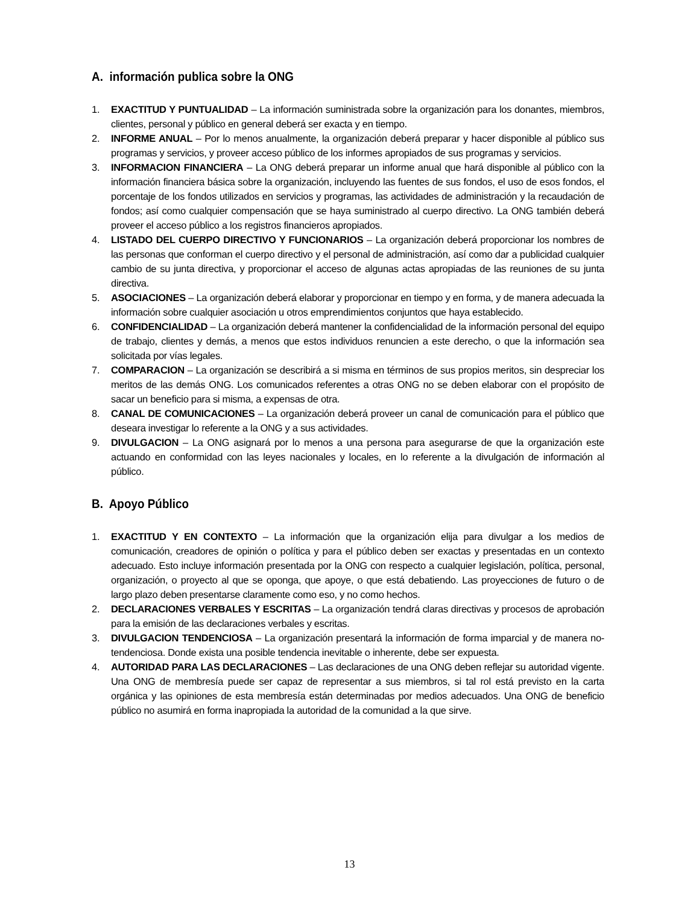A. información publica sobre la ONG
1. EXACTITUD Y PUNTUALIDAD – La información suministrada sobre la organización para los donantes, miembros, clientes, personal y público en general deberá ser exacta y en tiempo.
2. INFORME ANUAL – Por lo menos anualmente, la organización deberá preparar y hacer disponible al público sus programas y servicios, y proveer acceso público de los informes apropiados de sus programas y servicios.
3. INFORMACION FINANCIERA – La ONG deberá preparar un informe anual que hará disponible al público con la información financiera básica sobre la organización, incluyendo las fuentes de sus fondos, el uso de esos fondos, el porcentaje de los fondos utilizados en servicios y programas, las actividades de administración y la recaudación de fondos; así como cualquier compensación que se haya suministrado al cuerpo directivo. La ONG también deberá proveer el acceso público a los registros financieros apropiados.
4. LISTADO DEL CUERPO DIRECTIVO Y FUNCIONARIOS – La organización deberá proporcionar los nombres de las personas que conforman el cuerpo directivo y el personal de administración, así como dar a publicidad cualquier cambio de su junta directiva, y proporcionar el acceso de algunas actas apropiadas de las reuniones de su junta directiva.
5. ASOCIACIONES – La organización deberá elaborar y proporcionar en tiempo y en forma, y de manera adecuada la información sobre cualquier asociación u otros emprendimientos conjuntos que haya establecido.
6. CONFIDENCIALIDAD – La organización deberá mantener la confidencialidad de la información personal del equipo de trabajo, clientes y demás, a menos que estos individuos renuncien a este derecho, o que la información sea solicitada por vías legales.
7. COMPARACION – La organización se describirá a si misma en términos de sus propios meritos, sin despreciar los meritos de las demás ONG. Los comunicados referentes a otras ONG no se deben elaborar con el propósito de sacar un beneficio para si misma, a expensas de otra.
8. CANAL DE COMUNICACIONES – La organización deberá proveer un canal de comunicación para el público que deseara investigar lo referente a la ONG y a sus actividades.
9. DIVULGACION – La ONG asignará por lo menos a una persona para asegurarse de que la organización este actuando en conformidad con las leyes nacionales y locales, en lo referente a la divulgación de información al público.
B. Apoyo Público
1. EXACTITUD Y EN CONTEXTO – La información que la organización elija para divulgar a los medios de comunicación, creadores de opinión o política y para el público deben ser exactas y presentadas en un contexto adecuado. Esto incluye información presentada por la ONG con respecto a cualquier legislación, política, personal, organización, o proyecto al que se oponga, que apoye, o que está debatiendo. Las proyecciones de futuro o de largo plazo deben presentarse claramente como eso, y no como hechos.
2. DECLARACIONES VERBALES Y ESCRITAS – La organización tendrá claras directivas y procesos de aprobación para la emisión de las declaraciones verbales y escritas.
3. DIVULGACION TENDENCIOSA – La organización presentará la información de forma imparcial y de manera no-tendenciosa. Donde exista una posible tendencia inevitable o inherente, debe ser expuesta.
4. AUTORIDAD PARA LAS DECLARACIONES – Las declaraciones de una ONG deben reflejar su autoridad vigente. Una ONG de membresía puede ser capaz de representar a sus miembros, si tal rol está previsto en la carta orgánica y las opiniones de esta membresía están determinadas por medios adecuados. Una ONG de beneficio público no asumirá en forma inapropiada la autoridad de la comunidad a la que sirve.
13